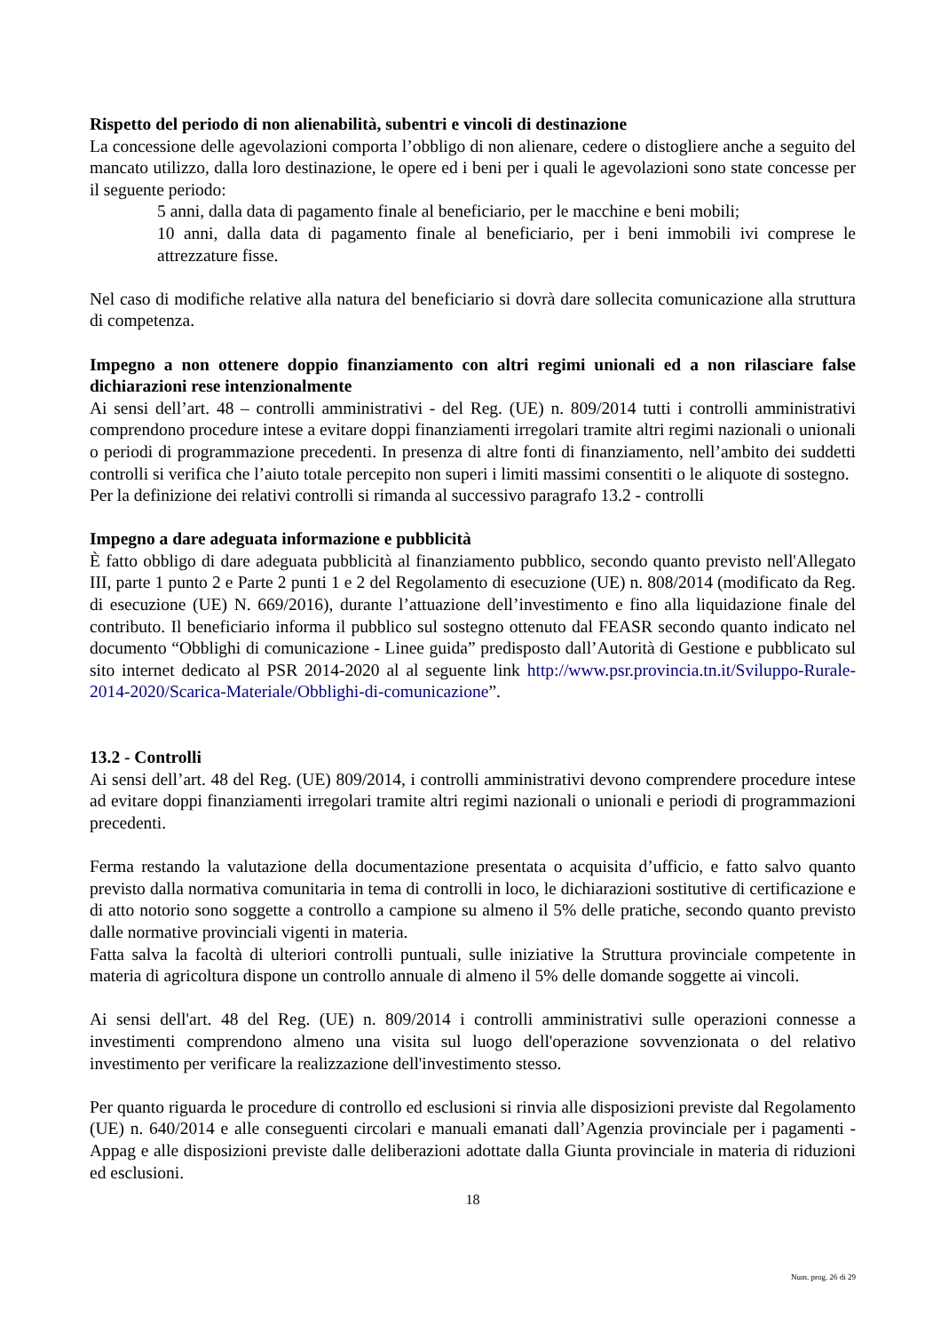Rispetto del periodo di non alienabilità, subentri e vincoli di destinazione
La concessione delle agevolazioni comporta l’obbligo di non alienare, cedere o distogliere anche a seguito del mancato utilizzo, dalla loro destinazione, le opere ed i beni per i quali le agevolazioni sono state concesse per il seguente periodo:
5 anni, dalla data di pagamento finale al beneficiario, per le macchine e beni mobili;
10 anni, dalla data di pagamento finale al beneficiario, per i beni immobili ivi comprese le attrezzature fisse.
Nel caso di modifiche relative alla natura del beneficiario si dovrà dare sollecita comunicazione alla struttura di competenza.
Impegno a non ottenere doppio finanziamento con altri regimi unionali ed a non rilasciare false dichiarazioni rese intenzionalmente
Ai sensi dell’art. 48 – controlli amministrativi - del Reg. (UE) n. 809/2014 tutti i controlli amministrativi comprendono procedure intese a evitare doppi finanziamenti irregolari tramite altri regimi nazionali o unionali o periodi di programmazione precedenti. In presenza di altre fonti di finanziamento, nell’ambito dei suddetti controlli si verifica che l’aiuto totale percepito non superi i limiti massimi consentiti o le aliquote di sostegno.
Per la definizione dei relativi controlli si rimanda al successivo paragrafo 13.2 - controlli
Impegno a dare adeguata informazione e pubblicità
È fatto obbligo di dare adeguata pubblicità al finanziamento pubblico, secondo quanto previsto nell'Allegato III, parte 1 punto 2 e Parte 2 punti 1 e 2 del Regolamento di esecuzione (UE) n. 808/2014 (modificato da Reg. di esecuzione (UE) N. 669/2016), durante l’attuazione dell’investimento e fino alla liquidazione finale del contributo. Il beneficiario informa il pubblico sul sostegno ottenuto dal FEASR secondo quanto indicato nel documento “Obblighi di comunicazione - Linee guida” predisposto dall’Autorità di Gestione e pubblicato sul sito internet dedicato al PSR 2014-2020 al al seguente link http://www.psr.provincia.tn.it/Sviluppo-Rurale-2014-2020/Scarica-Materiale/Obblighi-di-comunicazione”.
13.2 - Controlli
Ai sensi dell’art. 48 del Reg. (UE) 809/2014, i controlli amministrativi devono comprendere procedure intese ad evitare doppi finanziamenti irregolari tramite altri regimi nazionali o unionali e periodi di programmazioni precedenti.
Ferma restando la valutazione della documentazione presentata o acquisita d’ufficio, e fatto salvo quanto previsto dalla normativa comunitaria in tema di controlli in loco, le dichiarazioni sostitutive di certificazione e di atto notorio sono soggette a controllo a campione su almeno il 5% delle pratiche, secondo quanto previsto dalle normative provinciali vigenti in materia.
Fatta salva la facoltà di ulteriori controlli puntuali, sulle iniziative la Struttura provinciale competente in materia di agricoltura dispone un controllo annuale di almeno il 5% delle domande soggette ai vincoli.
Ai sensi dell'art. 48 del Reg. (UE) n. 809/2014 i controlli amministrativi sulle operazioni connesse a investimenti comprendono almeno una visita sul luogo dell'operazione sovvenzionata o del relativo investimento per verificare la realizzazione dell'investimento stesso.
Per quanto riguarda le procedure di controllo ed esclusioni si rinvia alle disposizioni previste dal Regolamento (UE) n. 640/2014 e alle conseguenti circolari e manuali emanati dall’Agenzia provinciale per i pagamenti - Appag e alle disposizioni previste dalle deliberazioni adottate dalla Giunta provinciale in materia di riduzioni ed esclusioni.
18
Num. prog. 26 di 29